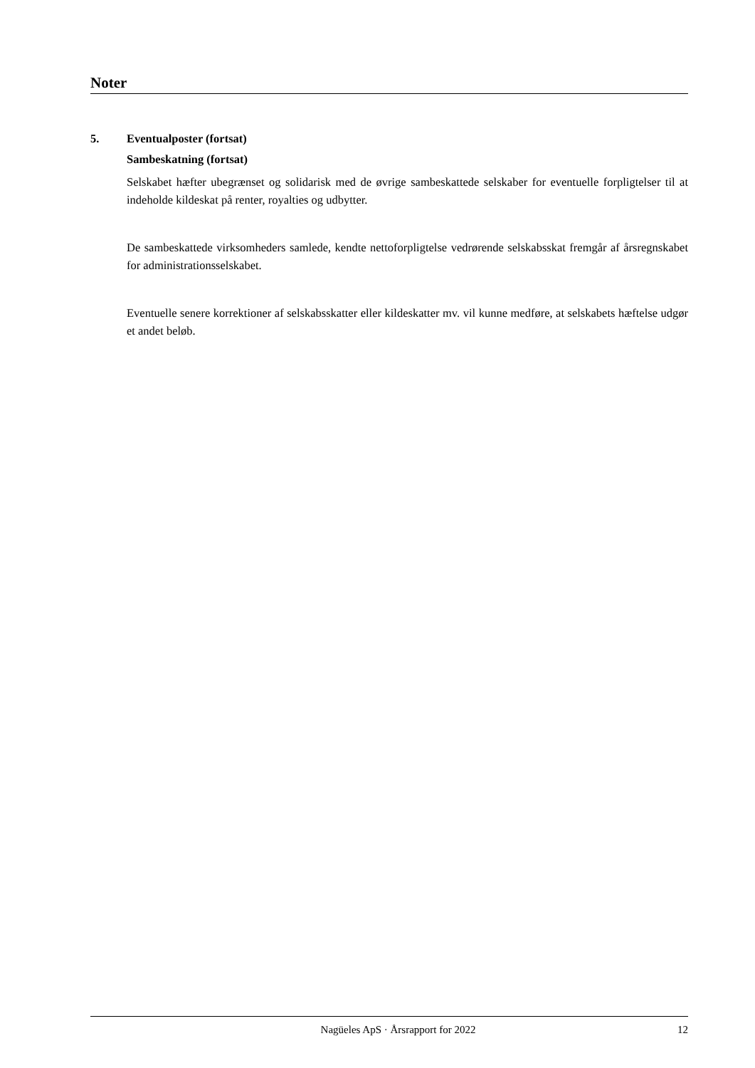Noter
5. Eventualposter (fortsat)
Sambeskatning (fortsat)
Selskabet hæfter ubegrænset og solidarisk med de øvrige sambeskattede selskaber for eventuelle forpligtelser til at indeholde kildeskat på renter, royalties og udbytter.
De sambeskattede virksomheders samlede, kendte nettoforpligtelse vedrørende selskabsskat fremgår af årsregnskabet for administrationsselskabet.
Eventuelle senere korrektioner af selskabsskatter eller kildeskatter mv. vil kunne medføre, at selskabets hæftelse udgør et andet beløb.
Nagüeles ApS · Årsrapport for 2022 12